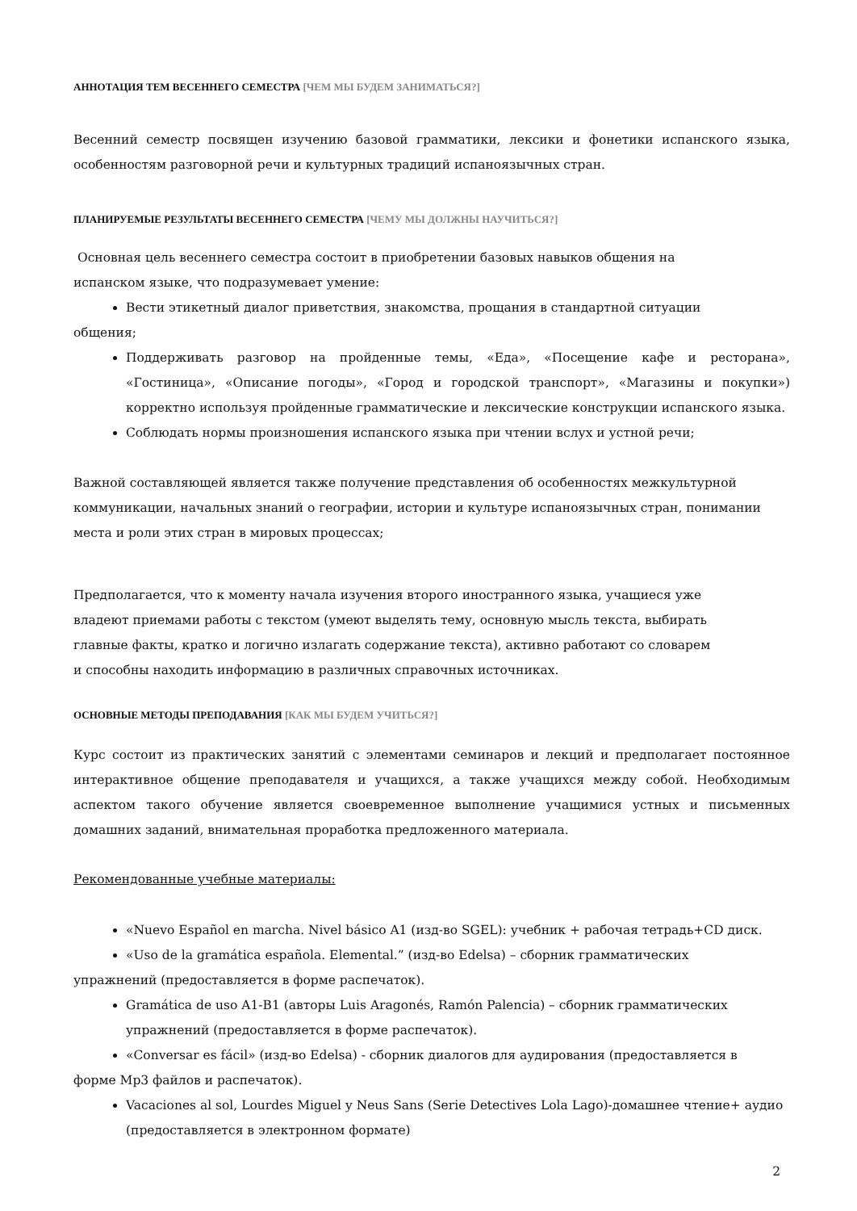АННОТАЦИЯ ТЕМ ВЕСЕННЕГО СЕМЕСТРА [ЧЕМ МЫ БУДЕМ ЗАНИМАТЬСЯ?]
Весенний семестр посвящен изучению базовой грамматики, лексики и фонетики испанского языка, особенностям разговорной речи и культурных традиций испаноязычных стран.
ПЛАНИРУЕМЫЕ РЕЗУЛЬТАТЫ ВЕСЕННЕГО СЕМЕСТРА [ЧЕМУ МЫ ДОЛЖНЫ НАУЧИТЬСЯ?]
Основная цель весеннего семестра состоит в приобретении базовых навыков общения на
испанском языке, что подразумевает умение:
Вести этикетный диалог приветствия, знакомства, прощания в стандартной ситуации
общения;
Поддерживать разговор на пройденные темы, «Еда», «Посещение кафе и ресторана», «Гостиница», «Описание погоды», «Город и городской транспорт», «Магазины и покупки») корректно используя пройденные грамматические и лексические конструкции испанского языка.
Соблюдать нормы произношения испанского языка при чтении вслух и устной речи;
Важной составляющей является также получение представления об особенностях межкультурной
коммуникации, начальных знаний о географии, истории и культуре испаноязычных стран, понимании
места и роли этих стран в мировых процессах;
Предполагается, что к моменту начала изучения второго иностранного языка, учащиеся уже
владеют приемами работы с текстом (умеют выделять тему, основную мысль текста, выбирать
главные факты, кратко и логично излагать содержание текста), активно работают со словарем
и способны находить информацию в различных справочных источниках.
ОСНОВНЫЕ МЕТОДЫ ПРЕПОДАВАНИЯ [КАК МЫ БУДЕМ УЧИТЬСЯ?]
Курс состоит из практических занятий с элементами семинаров и лекций и предполагает постоянное интерактивное общение преподавателя и учащихся, а также учащихся между собой. Необходимым аспектом такого обучение является своевременное выполнение учащимися устных и письменных домашних заданий, внимательная проработка предложенного материала.
Рекомендованные учебные материалы:
«Nuevo Español en marcha. Nivel básico A1 (изд-во SGEL): учебник + рабочая тетрадь+CD диск.
«Uso de la gramática española. Elemental.” (изд-во Edelsa) – сборник грамматических
упражнений (предоставляется в форме распечаток).
Gramática de uso A1-B1 (авторы Luis Aragonés, Ramón Palencia) – сборник грамматических упражнений (предоставляется в форме распечаток).
«Conversar es fácil» (изд-во Edelsa) - сборник диалогов для аудирования (предоставляется в
форме Mp3 файлов и распечаток).
Vacaciones al sol, Lourdes Miguel y Neus Sans (Serie Detectives Lola Lago)-домашнее чтение+ аудио (предоставляется в электронном формате)
2